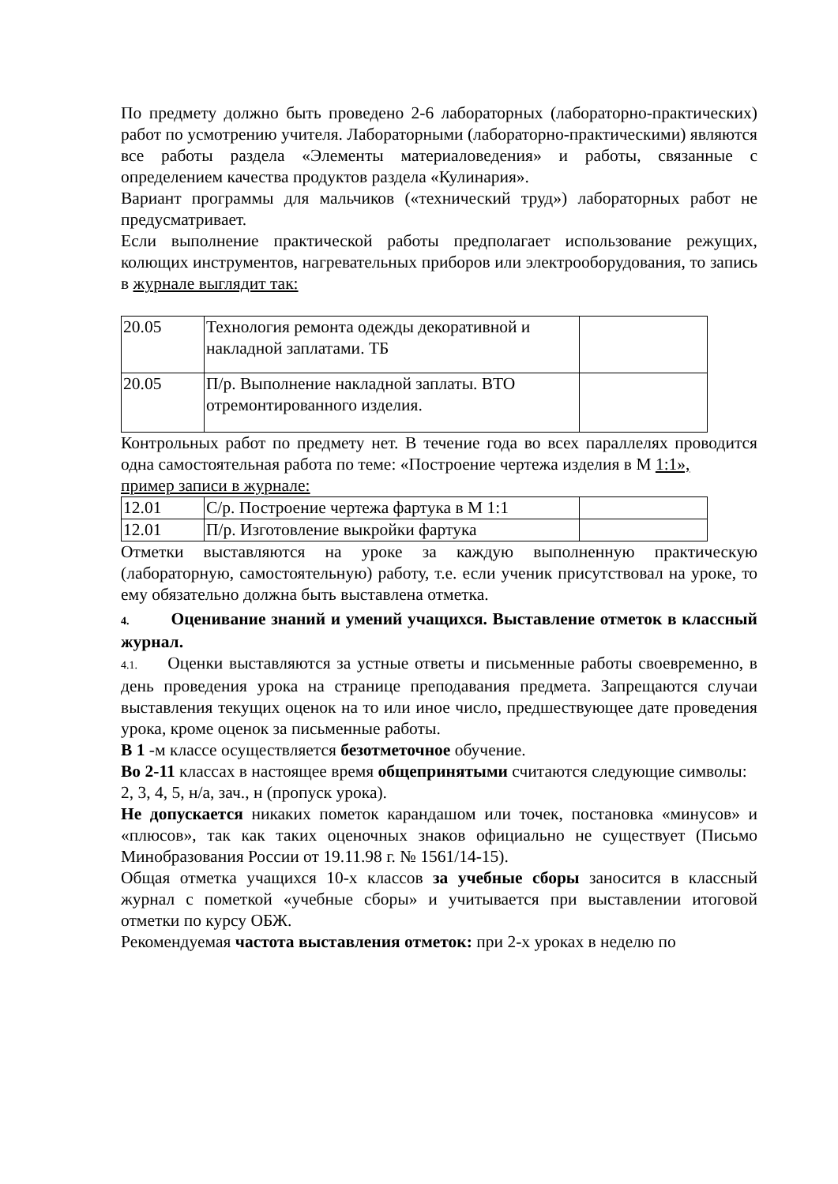По предмету должно быть проведено 2-6 лабораторных (лабораторно-практических) работ по усмотрению учителя. Лабораторными (лабораторно-практическими) являются все работы раздела «Элементы материаловедения» и работы, связанные с определением качества продуктов раздела «Кулинария».
Вариант программы для мальчиков («технический труд») лабораторных работ не предусматривает.
Если выполнение практической работы предполагает использование режущих, колющих инструментов, нагревательных приборов или электрооборудования, то запись в журнале выглядит так:
| 20.05 | Технология ремонта одежды декоративной и накладной заплатами. ТБ | |
| 20.05 | П/р. Выполнение накладной заплаты. ВТО отремонтированного изделия. | |
Контрольных работ по предмету нет. В течение года во всех параллелях проводится одна самостоятельная работа по теме: «Построение чертежа изделия в М 1:1»,
пример записи в журнале:
| 12.01 | С/р. Построение чертежа фартука в М 1:1 | |
| 12.01 | П/р. Изготовление выкройки фартука | |
Отметки выставляются на уроке за каждую выполненную практическую (лабораторную, самостоятельную) работу, т.е. если ученик присутствовал на уроке, то ему обязательно должна быть выставлена отметка.
4. Оценивание знаний и умений учащихся. Выставление отметок в классный журнал.
4.1. Оценки выставляются за устные ответы и письменные работы своевременно, в день проведения урока на странице преподавания предмета. Запрещаются случаи выставления текущих оценок на то или иное число, предшествующее дате проведения урока, кроме оценок за письменные работы.
В 1 -м классе осуществляется безотметочное обучение.
Во 2-11 классах в настоящее время общепринятыми считаются следующие символы:
2, 3, 4, 5, н/а, зач., н (пропуск урока).
Не допускается никаких пометок карандашом или точек, постановка «минусов» и «плюсов», так как таких оценочных знаков официально не существует (Письмо Минобразования России от 19.11.98 г. № 1561/14-15).
Общая отметка учащихся 10-х классов за учебные сборы заносится в классный журнал с пометкой «учебные сборы» и учитывается при выставлении итоговой отметки по курсу ОБЖ.
Рекомендуемая частота выставления отметок: при 2-х уроках в неделю по